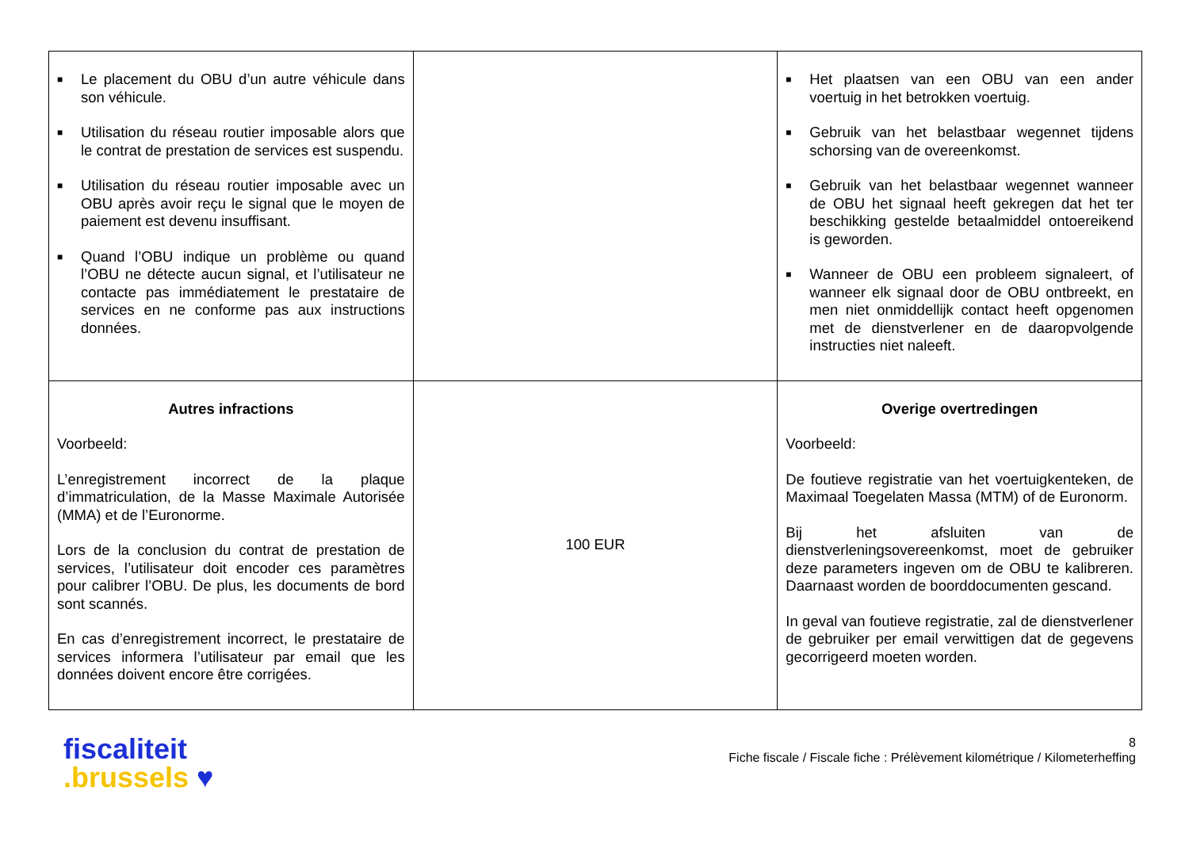| ■ Le placement du OBU d’un autre véhicule dans son véhicule. ■ Utilisation du réseau routier imposable alors que le contrat de prestation de services est suspendu. ■ Utilisation du réseau routier imposable avec un OBU après avoir reçu le signal que le moyen de paiement est devenu insuffisant. ■ Quand l’OBU indique un problème ou quand l’OBU ne détecte aucun signal, et l’utilisateur ne contacte pas immédiatement le prestataire de services en ne conforme pas aux instructions données. | | ■ Het plaatsen van een OBU van een ander voertuig in het betrokken voertuig. ■ Gebruik van het belastbaar wegennet tijdens schorsing van de overeenkomst. ■ Gebruik van het belastbaar wegennet wanneer de OBU het signaal heeft gekregen dat het ter beschikking gestelde betaalmiddel ontoereikend is geworden. ■ Wanneer de OBU een probleem signaleert, of wanneer elk signaal door de OBU ontbreekt, en men niet onmiddellijk contact heeft opgenomen met de dienstverlener en de daaropvolgende instructies niet naleeft. |
| Autres infractions Voorbeeld: L’enregistrement incorrect de la plaque d’immatriculation, de la Masse Maximale Autorisée (MMA) et de l’Euronorme. Lors de la conclusion du contrat de prestation de services, l’utilisateur doit encoder ces paramètres pour calibrer l’OBU. De plus, les documents de bord sont scannés. En cas d’enregistrement incorrect, le prestataire de services informera l’utilisateur par email que les données doivent encore être corrigées. | 100 EUR | Overige overtredingen Voorbeeld: De foutieve registratie van het voertuigkenteken, de Maximaal Toegelaten Massa (MTM) of de Euronorm. Bij het afsluiten van de dienstverleningsovereenkomst, moet de gebruiker deze parameters ingeven om de OBU te kalibreren. Daarnaast worden de boorddocumenten gescand. In geval van foutieve registratie, zal de dienstverlener de gebruiker per email verwittigen dat de gegevens gecorrigeerd moeten worden. |
fiscaliteit
.brussels ♥
8
Fiche fiscale / Fiscale fiche : Prélèvement kilométrique / Kilometerheffing